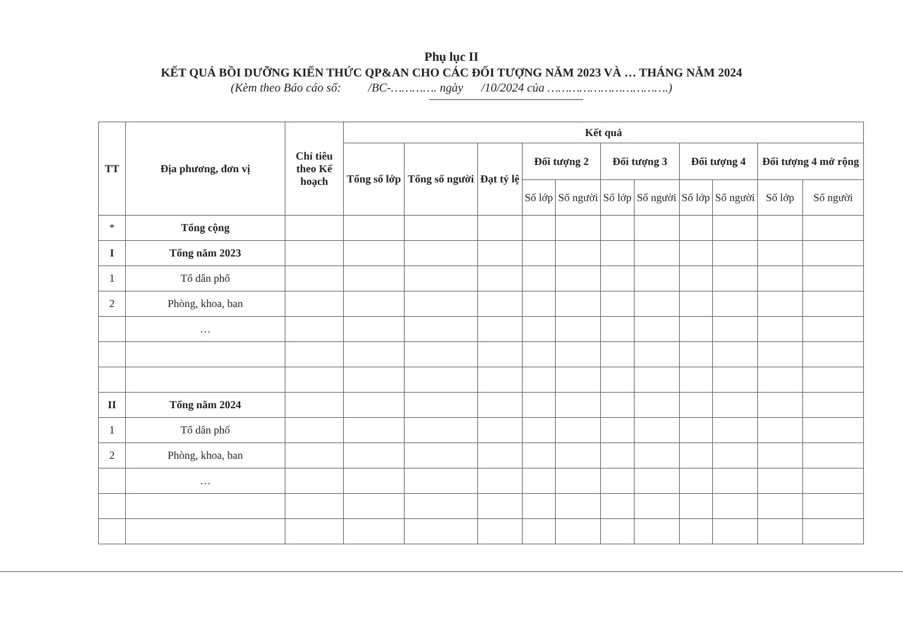Phụ lục II
KẾT QUẢ BỒI DƯỠNG KIẾN THỨC QP&AN CHO CÁC ĐỐI TƯỢNG NĂM 2023 VÀ … THÁNG NĂM 2024
(Kèm theo Báo cáo số: /BC-…………. ngày /10/2024 của …………………………….)
| TT | Địa phương, đơn vị | Chỉ tiêu theo Kế hoạch | Kết quả | | | | | | | | | | |
| --- | --- | --- | --- | --- | --- | --- | --- | --- | --- | --- | --- | --- | --- |
| | | | Tổng số lớp | Tổng số người | Đạt tỷ lệ | Đối tượng 2 | | Đối tượng 3 | | Đối tượng 4 | | Đối tượng 4 mở rộng | |
| | | | | | | Số lớp | Số người | Số lớp | Số người | Số lớp | Số người | Số lớp | Số người |
| * | Tổng cộng | | | | | | | | | | | | |
| I | Tổng năm 2023 | | | | | | | | | | | | |
| 1 | Tổ dân phố | | | | | | | | | | | | |
| 2 | Phòng, khoa, ban | | | | | | | | | | | | |
| | … | | | | | | | | | | | | |
| II | Tổng năm 2024 | | | | | | | | | | | | |
| 1 | Tổ dân phố | | | | | | | | | | | | |
| 2 | Phòng, khoa, ban | | | | | | | | | | | | |
| | … | | | | | | | | | | | | |